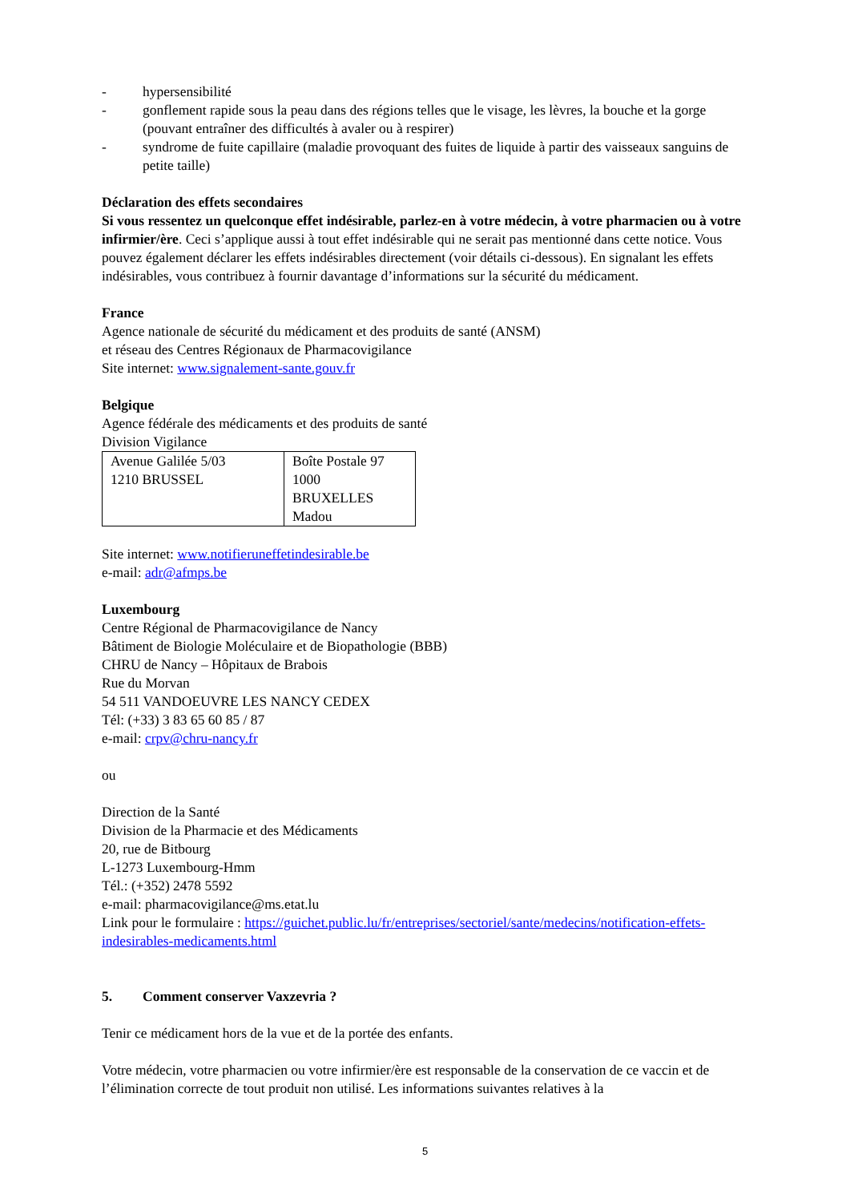- hypersensibilité
- gonflement rapide sous la peau dans des régions telles que le visage, les lèvres, la bouche et la gorge (pouvant entraîner des difficultés à avaler ou à respirer)
- syndrome de fuite capillaire (maladie provoquant des fuites de liquide à partir des vaisseaux sanguins de petite taille)
Déclaration des effets secondaires
Si vous ressentez un quelconque effet indésirable, parlez-en à votre médecin, à votre pharmacien ou à votre infirmier/ère. Ceci s’applique aussi à tout effet indésirable qui ne serait pas mentionné dans cette notice. Vous pouvez également déclarer les effets indésirables directement (voir détails ci-dessous). En signalant les effets indésirables, vous contribuez à fournir davantage d’informations sur la sécurité du médicament.
France
Agence nationale de sécurité du médicament et des produits de santé (ANSM)
et réseau des Centres Régionaux de Pharmacovigilance
Site internet: www.signalement-sante.gouv.fr
Belgique
Agence fédérale des médicaments et des produits de santé
Division Vigilance
| Avenue Galilée 5/03 1210 BRUSSEL | Boîte Postale 97 1000 BRUXELLES Madou |
Site internet: www.notifieruneffetindesirable.be
e-mail: adr@afmps.be
Luxembourg
Centre Régional de Pharmacovigilance de Nancy
Bâtiment de Biologie Moléculaire et de Biopathologie (BBB)
CHRU de Nancy – Hôpitaux de Brabois
Rue du Morvan
54 511 VANDOEUVRE LES NANCY CEDEX
Tél: (+33) 3 83 65 60 85 / 87
e-mail: crpv@chru-nancy.fr
ou
Direction de la Santé
Division de la Pharmacie et des Médicaments
20, rue de Bitbourg
L-1273 Luxembourg-Hmm
Tél.: (+352) 2478 5592
e-mail: pharmacovigilance@ms.etat.lu
Link pour le formulaire : https://guichet.public.lu/fr/entreprises/sectoriel/sante/medecins/notification-effets-indesirables-medicaments.html
5. Comment conserver Vaxzevria ?
Tenir ce médicament hors de la vue et de la portée des enfants.
Votre médecin, votre pharmacien ou votre infirmier/ère est responsable de la conservation de ce vaccin et de l’élimination correcte de tout produit non utilisé. Les informations suivantes relatives à la
5